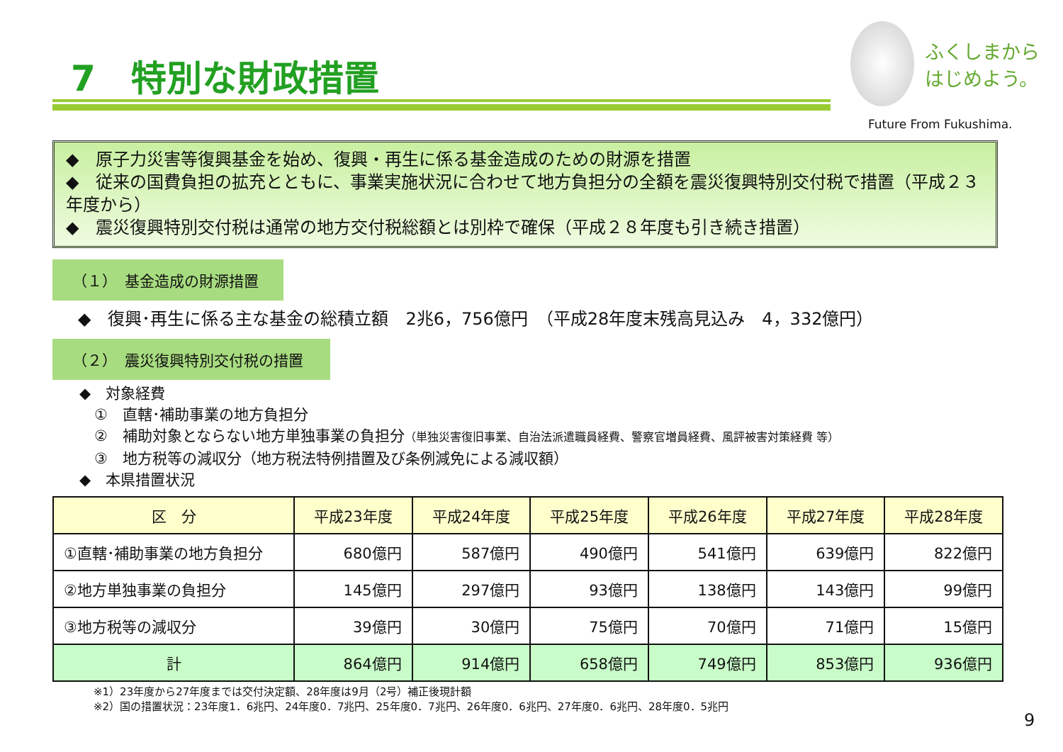7　特別な財政措置
ふくしまから
はじめよう。
Future From Fukushima.
◆　原子力災害等復興基金を始め、復興・再生に係る基金造成のための財源を措置
◆　従来の国費負担の拡充とともに、事業実施状況に合わせて地方負担分の全額を震災復興特別交付税で措置（平成２３年度から）
◆　震災復興特別交付税は通常の地方交付税総額とは別枠で確保（平成２８年度も引き続き措置）
（１）　基金造成の財源措置
◆　復興･再生に係る主な基金の総積立額　2兆6，756億円　（平成28年度末残高見込み　4，332億円）
（２）　震災復興特別交付税の措置
◆　対象経費
　①　直轄･補助事業の地方負担分
　②　補助対象とならない地方単独事業の負担分（単独災害復旧事業、自治法派遣職員経費、警察官増員経費、風評被害対策経費 等）
　③　地方税等の減収分（地方税法特例措置及び条例減免による減収額）
◆　本県措置状況
| 区 分 | 平成23年度 | 平成24年度 | 平成25年度 | 平成26年度 | 平成27年度 | 平成28年度 |
| --- | --- | --- | --- | --- | --- | --- |
| ①直轄･補助事業の地方負担分 | 680億円 | 587億円 | 490億円 | 541億円 | 639億円 | 822億円 |
| ②地方単独事業の負担分 | 145億円 | 297億円 | 93億円 | 138億円 | 143億円 | 99億円 |
| ③地方税等の減収分 | 39億円 | 30億円 | 75億円 | 70億円 | 71億円 | 15億円 |
| 計 | 864億円 | 914億円 | 658億円 | 749億円 | 853億円 | 936億円 |
※1）23年度から27年度までは交付決定額、28年度は9月（2号）補正後現計額
※2）国の措置状況：23年度1．6兆円、24年度0．7兆円、25年度0．7兆円、26年度0．6兆円、27年度0．6兆円、28年度0．5兆円
9